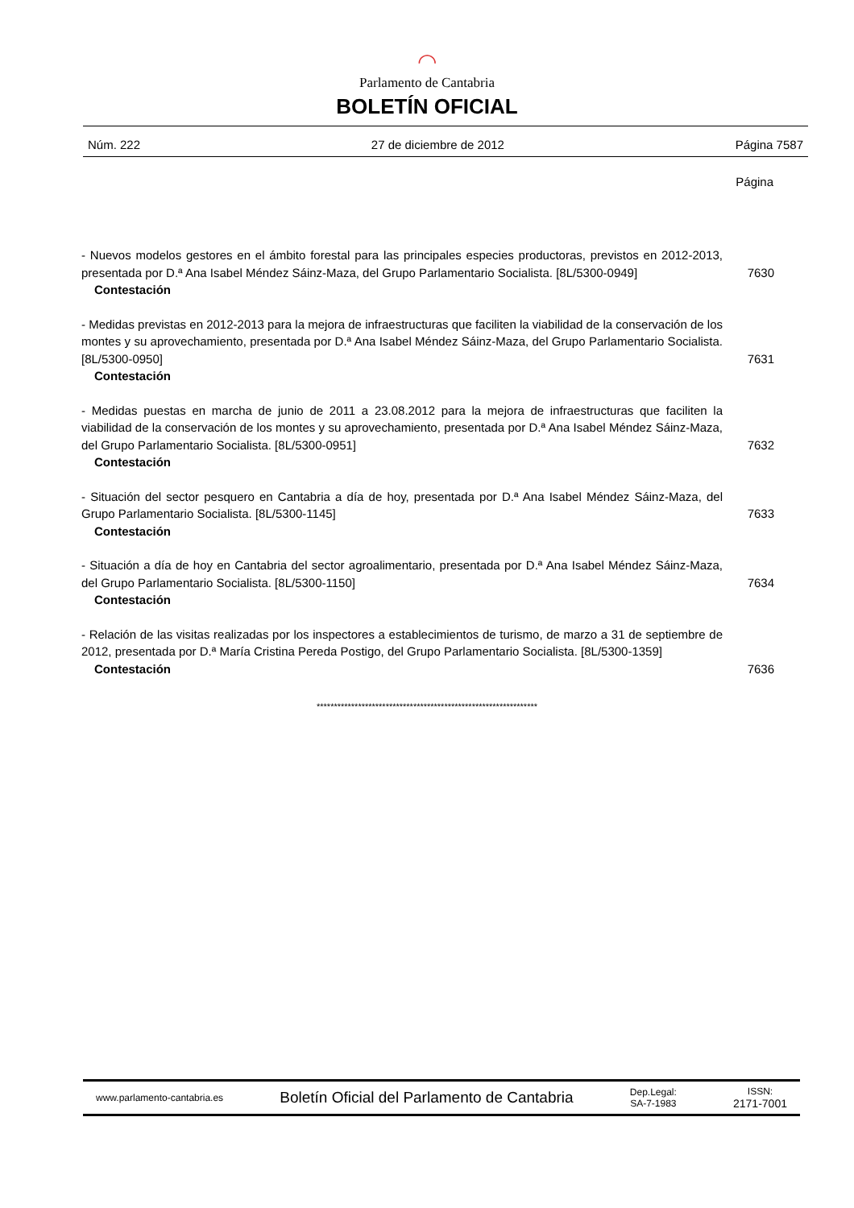◠
Parlamento de Cantabria
BOLETÍN OFICIAL
Núm. 222 27 de diciembre de 2012 Página 7587
Página
- Nuevos modelos gestores en el ámbito forestal para las principales especies productoras, previstos en 2012-2013, presentada por D.ª Ana Isabel Méndez Sáinz-Maza, del Grupo Parlamentario Socialista. [8L/5300-0949]
Contestación
7630
- Medidas previstas en 2012-2013 para la mejora de infraestructuras que faciliten la viabilidad de la conservación de los montes y su aprovechamiento, presentada por D.ª Ana Isabel Méndez Sáinz-Maza, del Grupo Parlamentario Socialista. [8L/5300-0950]
Contestación
7631
- Medidas puestas en marcha de junio de 2011 a 23.08.2012 para la mejora de infraestructuras que faciliten la viabilidad de la conservación de los montes y su aprovechamiento, presentada por D.ª Ana Isabel Méndez Sáinz-Maza, del Grupo Parlamentario Socialista. [8L/5300-0951]
Contestación
7632
- Situación del sector pesquero en Cantabria a día de hoy, presentada por D.ª Ana Isabel Méndez Sáinz-Maza, del Grupo Parlamentario Socialista. [8L/5300-1145]
Contestación
7633
- Situación a día de hoy en Cantabria del sector agroalimentario, presentada por D.ª Ana Isabel Méndez Sáinz-Maza, del Grupo Parlamentario Socialista. [8L/5300-1150]
Contestación
7634
- Relación de las visitas realizadas por los inspectores a establecimientos de turismo, de marzo a 31 de septiembre de 2012, presentada por D.ª María Cristina Pereda Postigo, del Grupo Parlamentario Socialista. [8L/5300-1359]
Contestación
7636
****************************************************************
www.parlamento-cantabria.es Boletín Oficial del Parlamento de Cantabria Dep.Legal:
SA-7-1983 ISSN:
2171-7001